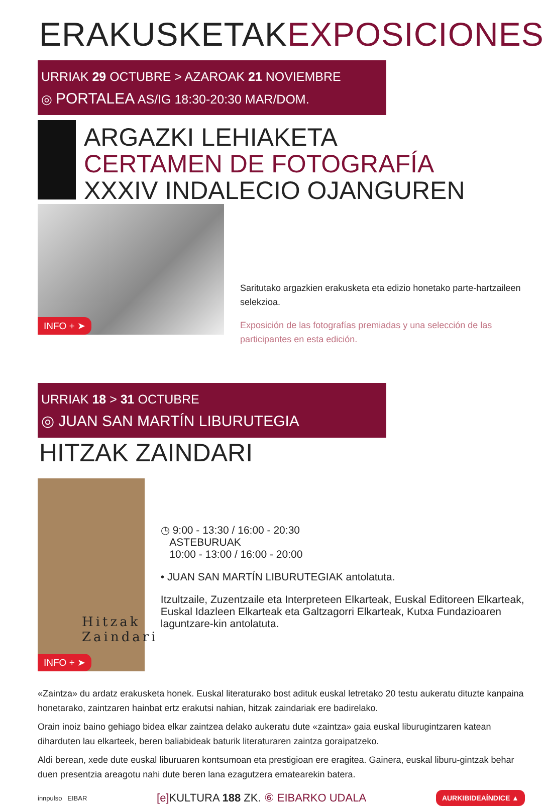ERAKUSKETAKEXPOSICIONES
URRIAK 29 OCTUBRE > AZAROAK 21 NOVIEMBRE
◎ PORTALEA AS/IG 18:30-20:30 MAR/DOM.
ARGAZKI LEHIAKETA
CERTAMEN DE FOTOGRAFÍA
XXXIV INDALECIO OJANGUREN
INFO + ➤
Saritutako argazkien erakusketa eta edizio honetako parte-hartzaileen selekzioa.
Exposición de las fotografías premiadas y una selección de las participantes en esta edición.
URRIAK 18 > 31 OCTUBRE
◎ JUAN SAN MARTÍN LIBURUTEGIA
HITZAK ZAINDARI
Hitzak Zaindari
INFO + ➤
◷ 9:00 - 13:30 / 16:00 - 20:30
ASTEBURUAK
10:00 - 13:00 / 16:00 - 20:00
• JUAN SAN MARTÍN LIBURUTEGIAK antolatuta.
Itzultzaile, Zuzentzaile eta Interpreteen Elkarteak, Euskal Editoreen Elkarteak, Euskal Idazleen Elkarteak eta Galtzagorri Elkarteak, Kutxa Fundazioaren laguntzare-kin antolatuta.
«Zaintza» du ardatz erakusketa honek. Euskal literaturako bost adituk euskal letretako 20 testu aukeratu dituzte kanpaina honetarako, zaintzaren hainbat ertz erakutsi nahian, hitzak zaindariak ere badirelako.
Orain inoiz baino gehiago bidea elkar zaintzea delako aukeratu dute «zaintza» gaia euskal liburugintzaren katean diharduten lau elkarteek, beren baliabideak baturik literaturaren zaintza goraipatzeko.
Aldi berean, xede dute euskal liburuaren kontsumoan eta prestigioan ere eragitea. Gainera, euskal liburu-gintzak behar duen presentzia areagotu nahi dute beren lana ezagutzera ematearekin batera.
innpulso EIBAR [e] KULTURA 188 ZK. ⑥ EIBARKO UDALA AURKIBIDEAÍNDICE ▲